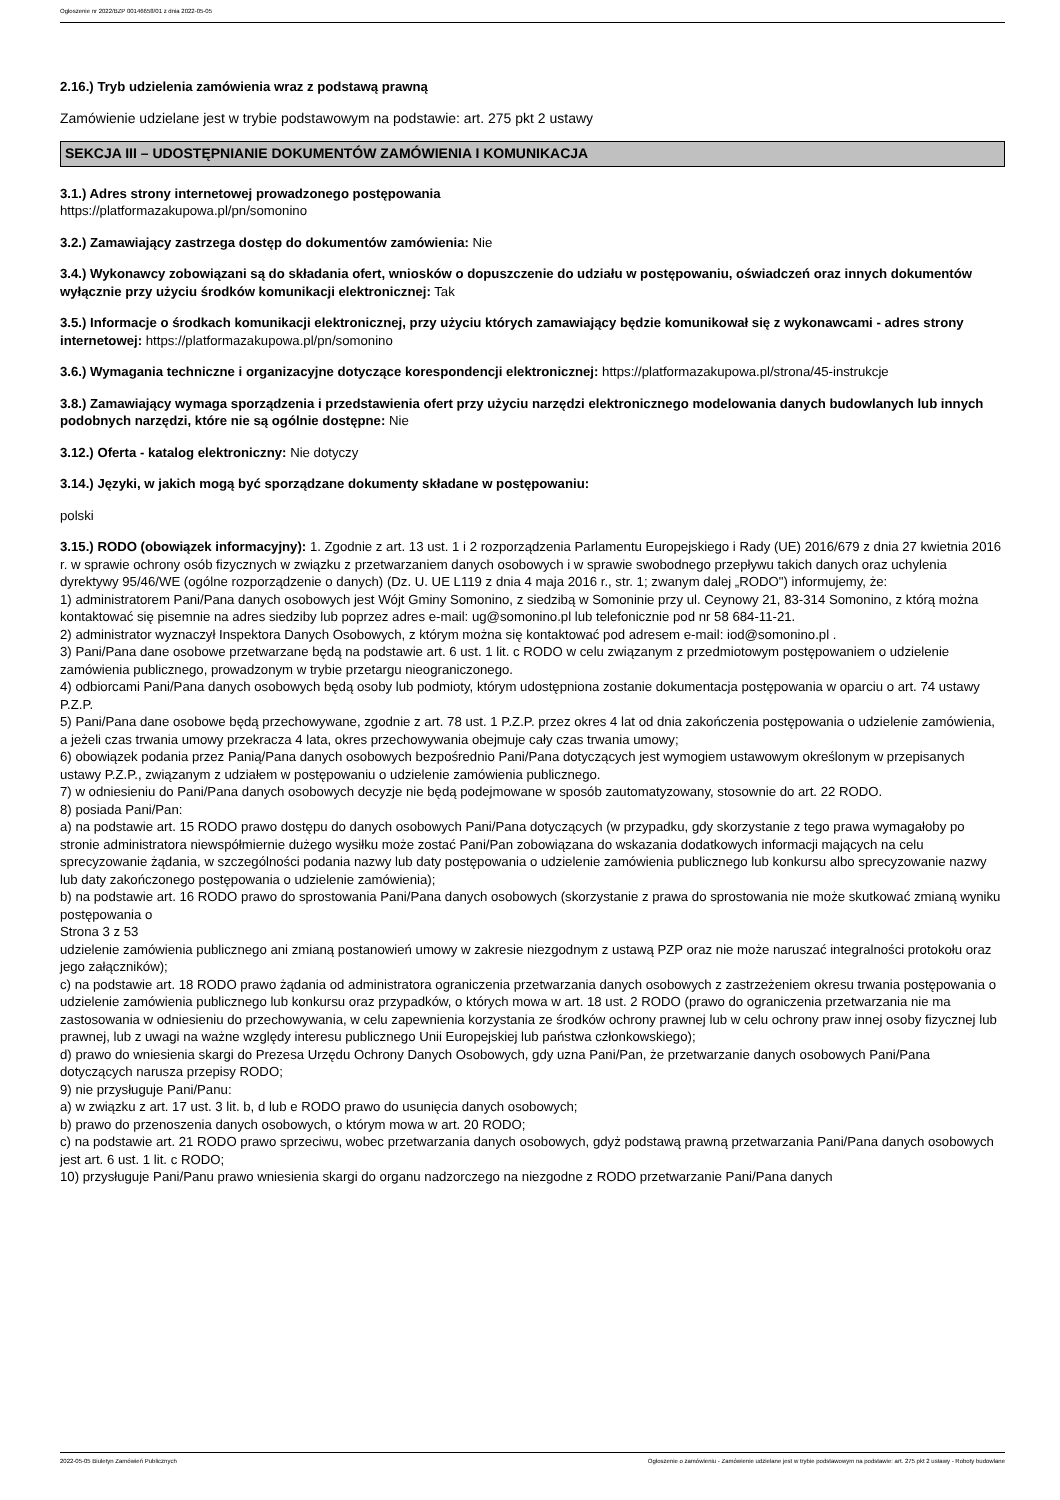Ogłoszenie nr 2022/BZP 00146658/01 z dnia 2022-05-05
2.16.) Tryb udzielenia zamówienia wraz z podstawą prawną
Zamówienie udzielane jest w trybie podstawowym na podstawie: art. 275 pkt 2 ustawy
SEKCJA III – UDOSTĘPNIANIE DOKUMENTÓW ZAMÓWIENIA I KOMUNIKACJA
3.1.) Adres strony internetowej prowadzonego postępowania
https://platformazakupowa.pl/pn/somonino
3.2.) Zamawiający zastrzega dostęp do dokumentów zamówienia: Nie
3.4.) Wykonawcy zobowiązani są do składania ofert, wniosków o dopuszczenie do udziału w postępowaniu, oświadczeń oraz innych dokumentów wyłącznie przy użyciu środków komunikacji elektronicznej: Tak
3.5.) Informacje o środkach komunikacji elektronicznej, przy użyciu których zamawiający będzie komunikował się z wykonawcami - adres strony internetowej: https://platformazakupowa.pl/pn/somonino
3.6.) Wymagania techniczne i organizacyjne dotyczące korespondencji elektronicznej: https://platformazakupowa.pl/strona/45-instrukcje
3.8.) Zamawiający wymaga sporządzenia i przedstawienia ofert przy użyciu narzędzi elektronicznego modelowania danych budowlanych lub innych podobnych narzędzi, które nie są ogólnie dostępne: Nie
3.12.) Oferta - katalog elektroniczny: Nie dotyczy
3.14.) Języki, w jakich mogą być sporządzane dokumenty składane w postępowaniu:
polski
3.15.) RODO (obowiązek informacyjny): 1. Zgodnie z art. 13 ust. 1 i 2 rozporządzenia Parlamentu Europejskiego i Rady (UE) 2016/679 z dnia 27 kwietnia 2016 r. w sprawie ochrony osób fizycznych w związku z przetwarzaniem danych osobowych i w sprawie swobodnego przepływu takich danych oraz uchylenia dyrektywy 95/46/WE (ogólne rozporządzenie o danych) (Dz. U. UE L119 z dnia 4 maja 2016 r., str. 1; zwanym dalej „RODO") informujemy, że:
1) administratorem Pani/Pana danych osobowych jest Wójt Gminy Somonino, z siedzibą w Somoninie przy ul. Ceynowy 21, 83-314 Somonino, z którą można kontaktować się pisemnie na adres siedziby lub poprzez adres e-mail: ug@somonino.pl lub telefonicznie pod nr 58 684-11-21.
2) administrator wyznaczył Inspektora Danych Osobowych, z którym można się kontaktować pod adresem e-mail: iod@somonino.pl .
3) Pani/Pana dane osobowe przetwarzane będą na podstawie art. 6 ust. 1 lit. c RODO w celu związanym z przedmiotowym postępowaniem o udzielenie zamówienia publicznego, prowadzonym w trybie przetargu nieograniczonego.
4) odbiorcami Pani/Pana danych osobowych będą osoby lub podmioty, którym udostępniona zostanie dokumentacja postępowania w oparciu o art. 74 ustawy P.Z.P.
5) Pani/Pana dane osobowe będą przechowywane, zgodnie z art. 78 ust. 1 P.Z.P. przez okres 4 lat od dnia zakończenia postępowania o udzielenie zamówienia, a jeżeli czas trwania umowy przekracza 4 lata, okres przechowywania obejmuje cały czas trwania umowy;
6) obowiązek podania przez Panią/Pana danych osobowych bezpośrednio Pani/Pana dotyczących jest wymogiem ustawowym określonym w przepisanych ustawy P.Z.P., związanym z udziałem w postępowaniu o udzielenie zamówienia publicznego.
7) w odniesieniu do Pani/Pana danych osobowych decyzje nie będą podejmowane w sposób zautomatyzowany, stosownie do art. 22 RODO.
8) posiada Pani/Pan:
a) na podstawie art. 15 RODO prawo dostępu do danych osobowych Pani/Pana dotyczących (w przypadku, gdy skorzystanie z tego prawa wymagałoby po stronie administratora niewspółmiernie dużego wysiłku może zostać Pani/Pan zobowiązana do wskazania dodatkowych informacji mających na celu sprecyzowanie żądania, w szczególności podania nazwy lub daty postępowania o udzielenie zamówienia publicznego lub konkursu albo sprecyzowanie nazwy lub daty zakończonego postępowania o udzielenie zamówienia);
b) na podstawie art. 16 RODO prawo do sprostowania Pani/Pana danych osobowych (skorzystanie z prawa do sprostowania nie może skutkować zmianą wyniku postępowania o
Strona 3 z 53
udzielenie zamówienia publicznego ani zmianą postanowień umowy w zakresie niezgodnym z ustawą PZP oraz nie może naruszać integralności protokołu oraz jego załączników);
c) na podstawie art. 18 RODO prawo żądania od administratora ograniczenia przetwarzania danych osobowych z zastrzeżeniem okresu trwania postępowania o udzielenie zamówienia publicznego lub konkursu oraz przypadków, o których mowa w art. 18 ust. 2 RODO (prawo do ograniczenia przetwarzania nie ma zastosowania w odniesieniu do przechowywania, w celu zapewnienia korzystania ze środków ochrony prawnej lub w celu ochrony praw innej osoby fizycznej lub prawnej, lub z uwagi na ważne względy interesu publicznego Unii Europejskiej lub państwa członkowskiego);
d) prawo do wniesienia skargi do Prezesa Urzędu Ochrony Danych Osobowych, gdy uzna Pani/Pan, że przetwarzanie danych osobowych Pani/Pana dotyczących narusza przepisy RODO;
9) nie przysługuje Pani/Panu:
a) w związku z art. 17 ust. 3 lit. b, d lub e RODO prawo do usunięcia danych osobowych;
b) prawo do przenoszenia danych osobowych, o którym mowa w art. 20 RODO;
c) na podstawie art. 21 RODO prawo sprzeciwu, wobec przetwarzania danych osobowych, gdyż podstawą prawną przetwarzania Pani/Pana danych osobowych jest art. 6 ust. 1 lit. c RODO;
10) przysługuje Pani/Panu prawo wniesienia skargi do organu nadzorczego na niezgodne z RODO przetwarzanie Pani/Pana danych
2022-05-05 Biuletyn Zamówień Publicznych Ogłoszenie o zamówieniu - Zamówienie udzielane jest w trybie podstawowym na podstawie: art. 275 pkt 2 ustawy - Roboty budowlane